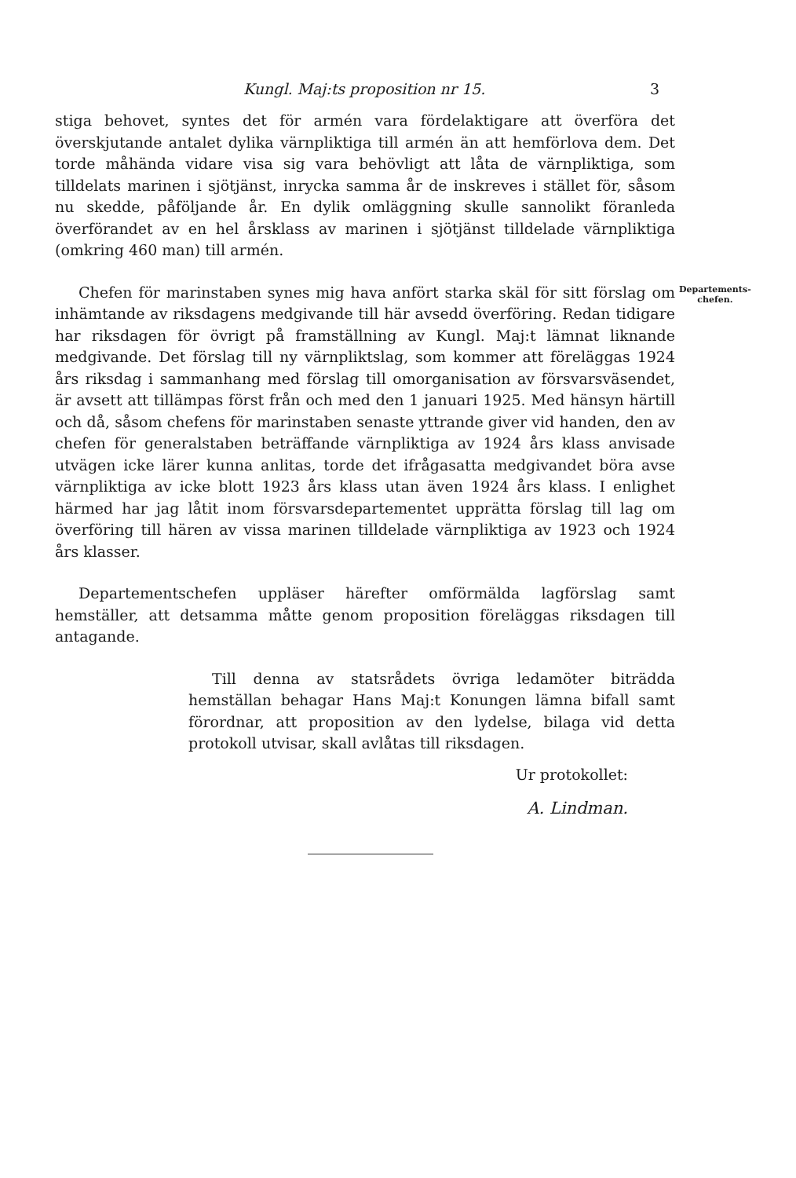Kungl. Maj:ts proposition nr 15. 3
Departements-
chefen.
stiga behovet, syntes det för armén vara fördelaktigare att överföra det överskjutande antalet dylika värnpliktiga till armén än att hemförlova dem. Det torde måhända vidare visa sig vara behövligt att låta de värnpliktiga, som tilldelats marinen i sjötjänst, inrycka samma år de inskreves i stället för, såsom nu skedde, påföljande år. En dylik omläggning skulle sannolikt föranleda överförandet av en hel årsklass av marinen i sjötjänst tilldelade värnpliktiga (omkring 460 man) till armén.
Chefen för marinstaben synes mig hava anfört starka skäl för sitt förslag om inhämtande av riksdagens medgivande till här avsedd överföring. Redan tidigare har riksdagen för övrigt på framställning av Kungl. Maj:t lämnat liknande medgivande. Det förslag till ny värnpliktslag, som kommer att föreläggas 1924 års riksdag i sammanhang med förslag till omorganisation av försvarsväsendet, är avsett att tillämpas först från och med den 1 januari 1925. Med hänsyn härtill och då, såsom chefens för marinstaben senaste yttrande giver vid handen, den av chefen för generalstaben beträffande värnpliktiga av 1924 års klass anvisade utvägen icke lärer kunna anlitas, torde det ifrågasatta medgivandet böra avse värnpliktiga av icke blott 1923 års klass utan även 1924 års klass. I enlighet härmed har jag låtit inom försvarsdepartementet upprätta förslag till lag om överföring till hären av vissa marinen tilldelade värnpliktiga av 1923 och 1924 års klasser.
Departementschefen uppläser härefter omförmälda lagförslag samt hemställer, att detsamma måtte genom proposition föreläggas riksdagen till antagande.
Till denna av statsrådets övriga ledamöter biträdda hemställan behagar Hans Maj:t Konungen lämna bifall samt förordnar, att proposition av den lydelse, bilaga vid detta protokoll utvisar, skall avlåtas till riksdagen.
Ur protokollet:
A. Lindman.